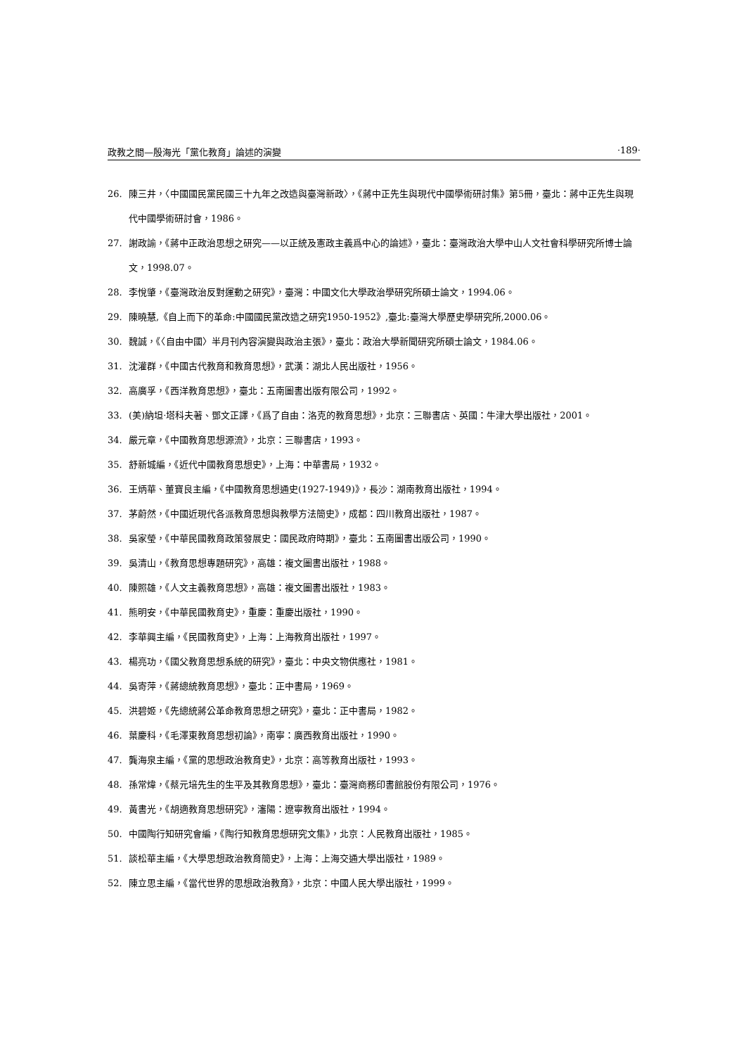政教之間—殷海光「黨化教育」論述的演變 ·189·
26. 陳三井，〈中國國民黨民國三十九年之改造與臺灣新政〉，《蔣中正先生與現代中國學術研討集》第5冊，臺北：蔣中正先生與現代中國學術研討會，1986。
27. 謝政諭，《蔣中正政治思想之研究——以正統及憲政主義爲中心的論述》，臺北：臺灣政治大學中山人文社會科學研究所博士論文，1998.07。
28. 李悅肇，《臺灣政治反對運動之研究》，臺灣：中國文化大學政治學研究所碩士論文，1994.06。
29. 陳曉慧,《自上而下的革命:中國國民黨改造之研究1950-1952》,臺北:臺灣大學歷史學研究所,2000.06。
30. 魏誠，《〈自由中國〉半月刊內容演變與政治主張》，臺北：政治大學新聞研究所碩士論文，1984.06。
31. 沈灌群，《中國古代教育和教育思想》，武漢：湖北人民出版社，1956。
32. 高廣孚，《西洋教育思想》，臺北：五南圖書出版有限公司，1992。
33. (美)納坦·塔科夫著、鄧文正譯，《爲了自由：洛克的教育思想》，北京：三聯書店、英國：牛津大學出版社，2001。
34. 嚴元章，《中國教育思想源流》，北京：三聯書店，1993。
35. 舒新城編，《近代中國教育思想史》，上海：中華書局，1932。
36. 王炳華、董寶良主編，《中國教育思想通史(1927-1949)》，長沙：湖南教育出版社，1994。
37. 茅蔚然，《中國近現代各派教育思想與教學方法簡史》，成都：四川教育出版社，1987。
38. 吳家瑩，《中華民國教育政策發展史：國民政府時期》，臺北：五南圖書出版公司，1990。
39. 吳清山，《教育思想專題研究》，高雄：複文圖書出版社，1988。
40. 陳照雄，《人文主義教育思想》，高雄：複文圖書出版社，1983。
41. 熊明安，《中華民國教育史》，重慶：重慶出版社，1990。
42. 李華興主編，《民國教育史》，上海：上海教育出版社，1997。
43. 楊亮功，《國父教育思想系統的研究》，臺北：中央文物供應社，1981。
44. 吳寄萍，《蔣總統教育思想》，臺北：正中書局，1969。
45. 洪碧姬，《先總統蔣公革命教育思想之研究》，臺北：正中書局，1982。
46. 葉慶科，《毛澤東教育思想初論》，南寧：廣西教育出版社，1990。
47. 龔海泉主編，《黨的思想政治教育史》，北京：高等教育出版社，1993。
48. 孫常煒，《蔡元培先生的生平及其教育思想》，臺北：臺灣商務印書館股份有限公司，1976。
49. 黃書光，《胡適教育思想研究》，瀋陽：遼寧教育出版社，1994。
50. 中國陶行知研究會編，《陶行知教育思想研究文集》，北京：人民教育出版社，1985。
51. 談松華主編，《大學思想政治教育簡史》，上海：上海交通大學出版社，1989。
52. 陳立思主編，《當代世界的思想政治教育》，北京：中國人民大學出版社，1999。